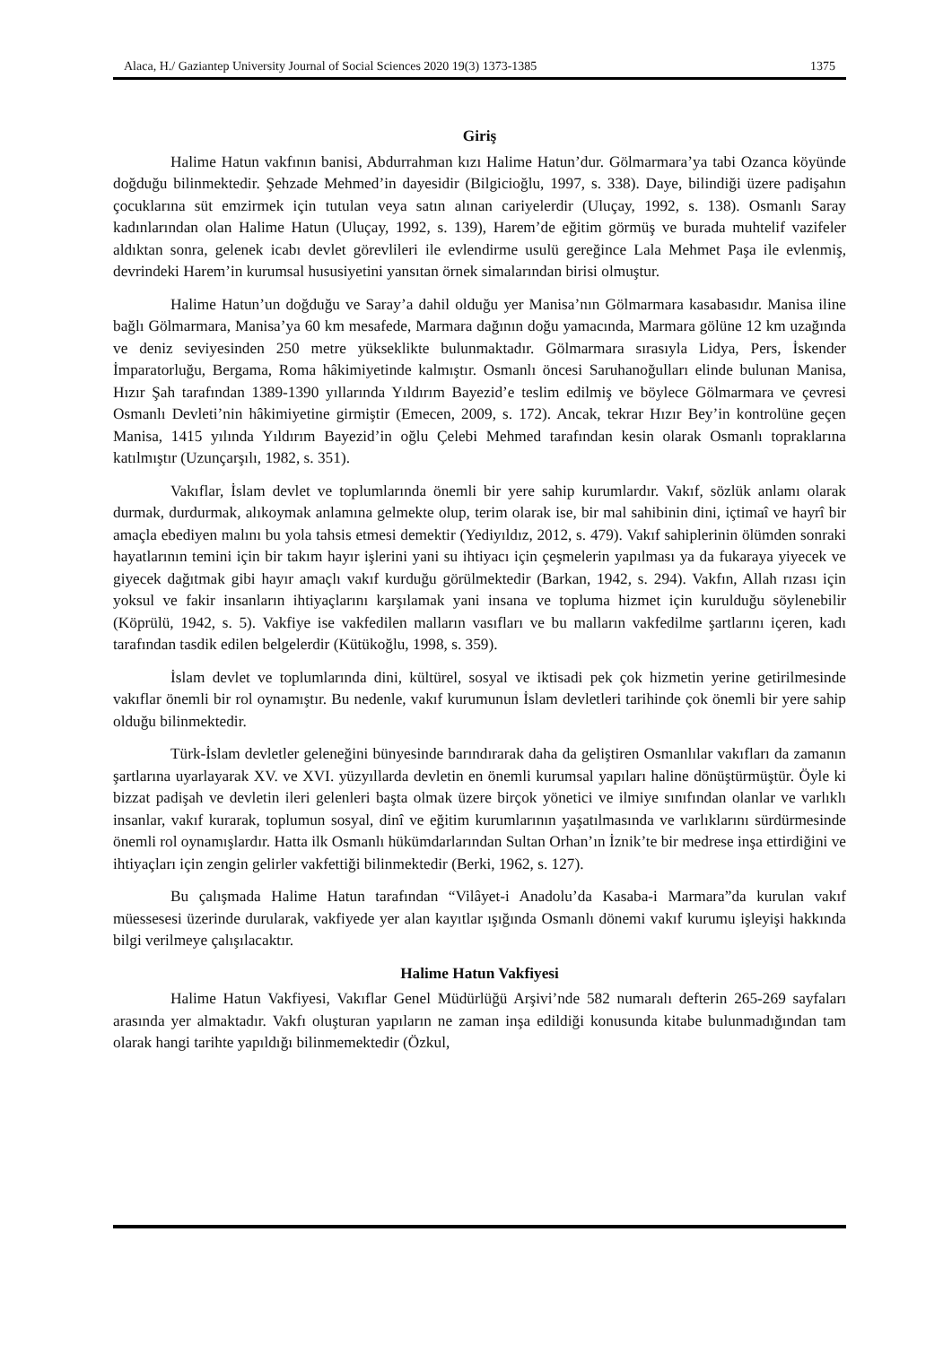Alaca, H./ Gaziantep University Journal of Social Sciences 2020 19(3) 1373-1385 1375
Giriş
Halime Hatun vakfının banisi, Abdurrahman kızı Halime Hatun’dur. Gölmarmara’ya tabi Ozanca köyünde doğduğu bilinmektedir. Şehzade Mehmed’in dayesidir (Bilgicioğlu, 1997, s. 338). Daye, bilindiği üzere padişahın çocuklarına süt emzirmek için tutulan veya satın alınan cariyelerdir (Uluçay, 1992, s. 138). Osmanlı Saray kadınlarından olan Halime Hatun (Uluçay, 1992, s. 139), Harem’de eğitim görmüş ve burada muhtelif vazifeler aldıktan sonra, gelenek icabı devlet görevlileri ile evlendirme usulü gereğince Lala Mehmet Paşa ile evlenmiş, devrindeki Harem’in kurumsal hususiyetini yansıtan örnek simalarından birisi olmuştur.
Halime Hatun’un doğduğu ve Saray’a dahil olduğu yer Manisa’nın Gölmarmara kasabasıdır. Manisa iline bağlı Gölmarmara, Manisa’ya 60 km mesafede, Marmara dağının doğu yamacında, Marmara gölüne 12 km uzağında ve deniz seviyesinden 250 metre yükseklikte bulunmaktadır. Gölmarmara sırasıyla Lidya, Pers, İskender İmparatorluğu, Bergama, Roma hâkimiyetinde kalmıştır. Osmanlı öncesi Saruhanoğulları elinde bulunan Manisa, Hızır Şah tarafından 1389-1390 yıllarında Yıldırım Bayezid’e teslim edilmiş ve böylece Gölmarmara ve çevresi Osmanlı Devleti’nin hâkimiyetine girmiştir (Emecen, 2009, s. 172). Ancak, tekrar Hızır Bey’in kontrolüne geçen Manisa, 1415 yılında Yıldırım Bayezid’in oğlu Çelebi Mehmed tarafından kesin olarak Osmanlı topraklarına katılmıştır (Uzunçarşılı, 1982, s. 351).
Vakıflar, İslam devlet ve toplumlarında önemli bir yere sahip kurumlardır. Vakıf, sözlük anlamı olarak durmak, durdurmak, alıkoymak anlamına gelmekte olup, terim olarak ise, bir mal sahibinin dini, içtimaî ve hayrî bir amaçla ebediyen malını bu yola tahsis etmesi demektir (Yediyıldız, 2012, s. 479). Vakıf sahiplerinin ölümden sonraki hayatlarının temini için bir takım hayır işlerini yani su ihtiyacı için çeşmelerin yapılması ya da fukaraya yiyecek ve giyecek dağıtmak gibi hayır amaçlı vakıf kurduğu görülmektedir (Barkan, 1942, s. 294). Vakfın, Allah rızası için yoksul ve fakir insanların ihtiyaçlarını karşılamak yani insana ve topluma hizmet için kurulduğu söylenebilir (Köprülü, 1942, s. 5). Vakfiye ise vakfedilen malların vasıfları ve bu malların vakfedilme şartlarını içeren, kadı tarafından tasdik edilen belgelerdir (Kütükoğlu, 1998, s. 359).
İslam devlet ve toplumlarında dini, kültürel, sosyal ve iktisadi pek çok hizmetin yerine getirilmesinde vakıflar önemli bir rol oynamıştır. Bu nedenle, vakıf kurumunun İslam devletleri tarihinde çok önemli bir yere sahip olduğu bilinmektedir.
Türk-İslam devletler geleneğini bünyesinde barındırarak daha da geliştiren Osmanlılar vakıfları da zamanın şartlarına uyarlayarak XV. ve XVI. yüzyıllarda devletin en önemli kurumsal yapıları haline dönüştürmüştür. Öyle ki bizzat padişah ve devletin ileri gelenleri başta olmak üzere birçok yönetici ve ilmiye sınıfından olanlar ve varlıklı insanlar, vakıf kurarak, toplumun sosyal, dinî ve eğitim kurumlarının yaşatılmasında ve varlıklarını sürdürmesinde önemli rol oynamışlardır. Hatta ilk Osmanlı hükümdarlarından Sultan Orhan’ın İznik’te bir medrese inşa ettirdiğini ve ihtiyaçları için zengin gelirler vakfettiği bilinmektedir (Berki, 1962, s. 127).
Bu çalışmada Halime Hatun tarafından “Vilâyet-i Anadolu’da Kasaba-i Marmara”da kurulan vakıf müessesesi üzerinde durularak, vakfiyede yer alan kayıtlar ışığında Osmanlı dönemi vakıf kurumu işleyişi hakkında bilgi verilmeye çalışılacaktır.
Halime Hatun Vakfiyesi
Halime Hatun Vakfiyesi, Vakıflar Genel Müdürlüğü Arşivi’nde 582 numaralı defterin 265-269 sayfaları arasında yer almaktadır. Vakfı oluşturan yapıların ne zaman inşa edildiği konusunda kitabe bulunmadığından tam olarak hangi tarihte yapıldığı bilinmemektedir (Özkul,